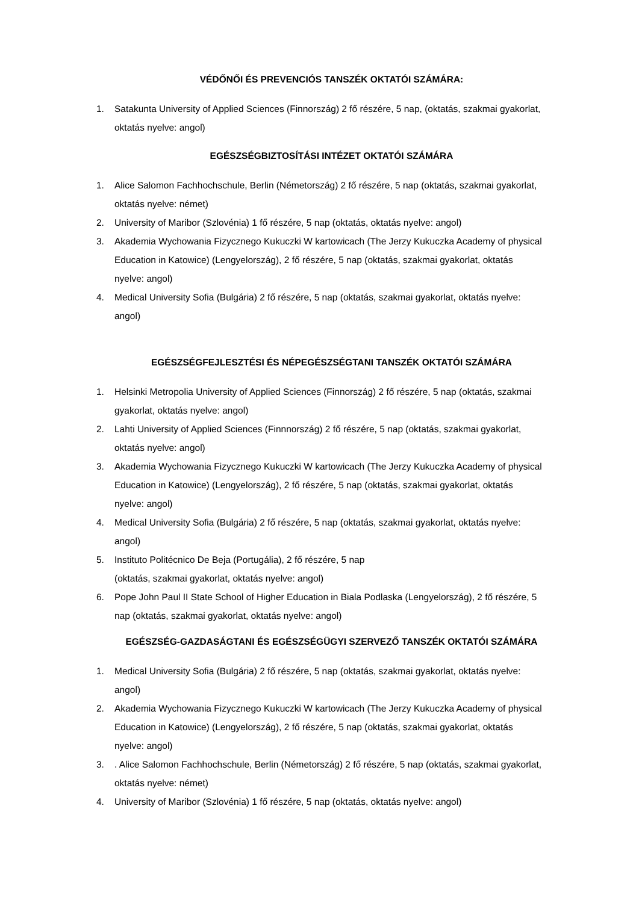VÉDŐNŐI ÉS PREVENCIÓS TANSZÉK OKTATÓI SZÁMÁRA:
1. Satakunta University of Applied Sciences (Finnország) 2 fő részére, 5 nap, (oktatás, szakmai gyakorlat, oktatás nyelve: angol)
EGÉSZSÉGBIZTOSÍTÁSI INTÉZET OKTATÓI SZÁMÁRA
1. Alice Salomon Fachhochschule, Berlin (Németország) 2 fő részére, 5 nap (oktatás, szakmai gyakorlat, oktatás nyelve: német)
2. University of Maribor (Szlovénia) 1 fő részére, 5 nap (oktatás, oktatás nyelve: angol)
3. Akademia Wychowania Fizycznego Kukuczki W kartowicach (The Jerzy Kukuczka Academy of physical Education in Katowice) (Lengyelország), 2 fő részére, 5 nap (oktatás, szakmai gyakorlat, oktatás nyelve: angol)
4. Medical University Sofia (Bulgária) 2 fő részére, 5 nap (oktatás, szakmai gyakorlat, oktatás nyelve: angol)
EGÉSZSÉGFEJLESZTÉSI ÉS NÉPEGÉSZSÉGTANI TANSZÉK OKTATÓI SZÁMÁRA
1. Helsinki Metropolia University of Applied Sciences (Finnország) 2 fő részére, 5 nap (oktatás, szakmai gyakorlat, oktatás nyelve: angol)
2. Lahti University of Applied Sciences (Finnnország) 2 fő részére, 5 nap (oktatás, szakmai gyakorlat, oktatás nyelve: angol)
3. Akademia Wychowania Fizycznego Kukuczki W kartowicach (The Jerzy Kukuczka Academy of physical Education in Katowice) (Lengyelország), 2 fő részére, 5 nap (oktatás, szakmai gyakorlat, oktatás nyelve: angol)
4. Medical University Sofia (Bulgária) 2 fő részére, 5 nap (oktatás, szakmai gyakorlat, oktatás nyelve: angol)
5. Instituto Politécnico De Beja (Portugália), 2 fő részére, 5 nap
(oktatás, szakmai gyakorlat, oktatás nyelve: angol)
6. Pope John Paul II State School of Higher Education in Biala Podlaska (Lengyelország), 2 fő részére, 5 nap (oktatás, szakmai gyakorlat, oktatás nyelve: angol)
EGÉSZSÉG-GAZDASÁGTANI ÉS EGÉSZSÉGÜGYI SZERVEZŐ TANSZÉK OKTATÓI SZÁMÁRA
1. Medical University Sofia (Bulgária) 2 fő részére, 5 nap (oktatás, szakmai gyakorlat, oktatás nyelve: angol)
2. Akademia Wychowania Fizycznego Kukuczki W kartowicach (The Jerzy Kukuczka Academy of physical Education in Katowice) (Lengyelország), 2 fő részére, 5 nap (oktatás, szakmai gyakorlat, oktatás nyelve: angol)
3.. Alice Salomon Fachhochschule, Berlin (Németország) 2 fő részére, 5 nap (oktatás, szakmai gyakorlat, oktatás nyelve: német)
4. University of Maribor (Szlovénia) 1 fő részére, 5 nap (oktatás, oktatás nyelve: angol)